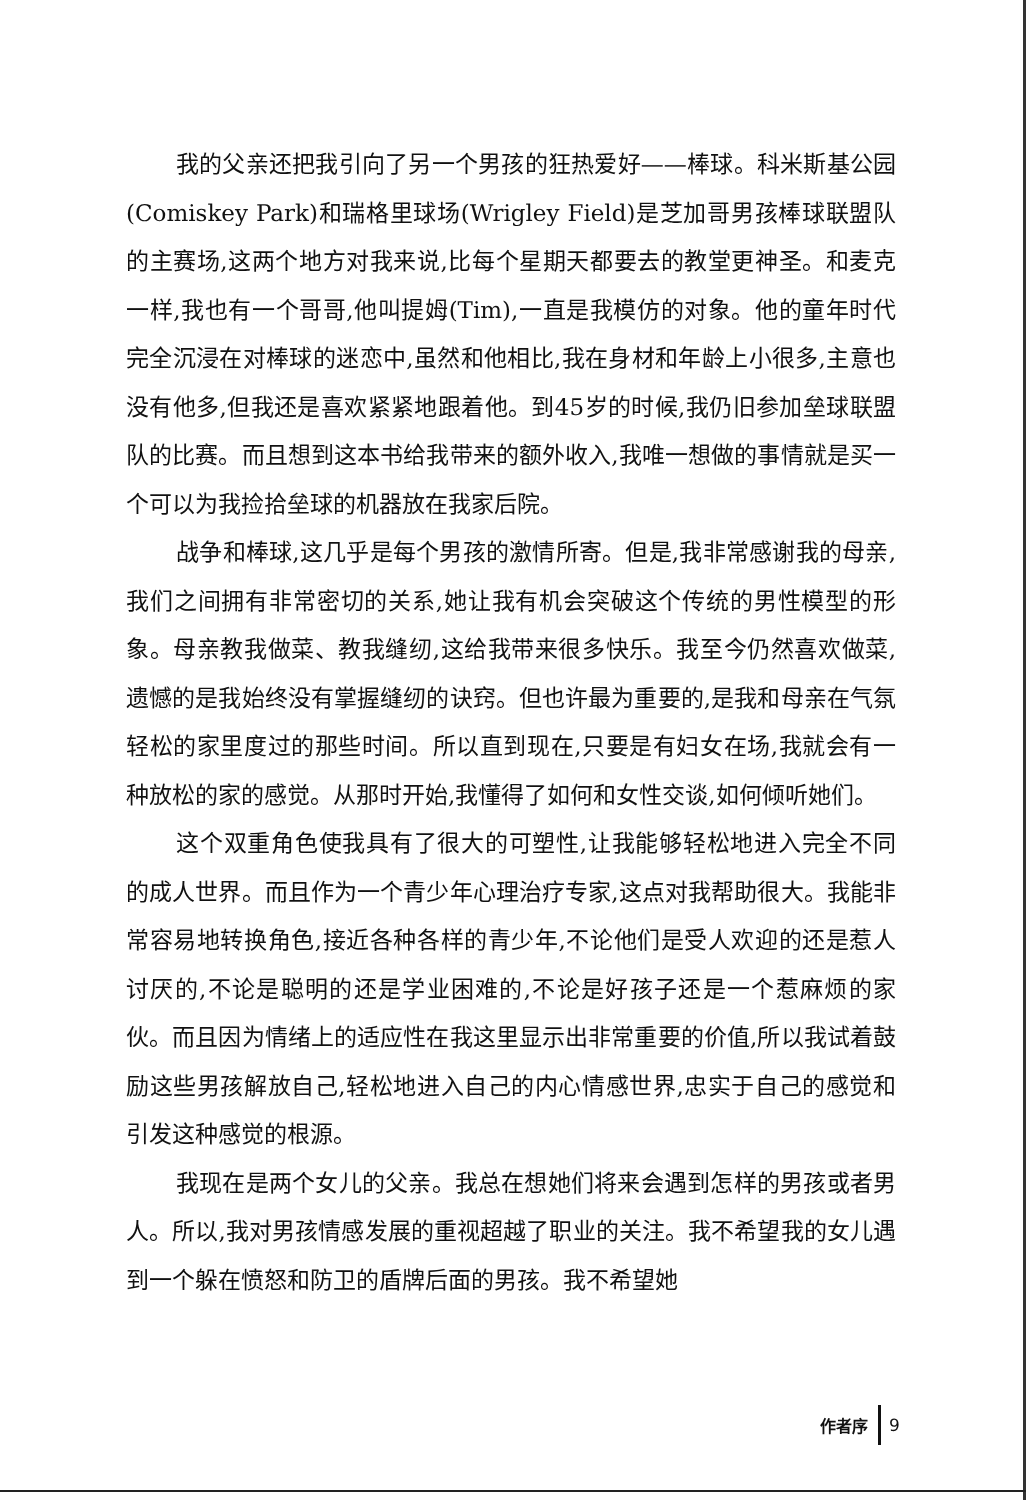我的父亲还把我引向了另一个男孩的狂热爱好——棒球。科米斯基公园(Comiskey Park)和瑞格里球场(Wrigley Field)是芝加哥男孩棒球联盟队的主赛场,这两个地方对我来说,比每个星期天都要去的教堂更神圣。和麦克一样,我也有一个哥哥,他叫提姆(Tim),一直是我模仿的对象。他的童年时代完全沉浸在对棒球的迷恋中,虽然和他相比,我在身材和年龄上小很多,主意也没有他多,但我还是喜欢紧紧地跟着他。到45岁的时候,我仍旧参加垒球联盟队的比赛。而且想到这本书给我带来的额外收入,我唯一想做的事情就是买一个可以为我捡拾垒球的机器放在我家后院。
战争和棒球,这几乎是每个男孩的激情所寄。但是,我非常感谢我的母亲,我们之间拥有非常密切的关系,她让我有机会突破这个传统的男性模型的形象。母亲教我做菜、教我缝纫,这给我带来很多快乐。我至今仍然喜欢做菜,遗憾的是我始终没有掌握缝纫的诀窍。但也许最为重要的,是我和母亲在气氛轻松的家里度过的那些时间。所以直到现在,只要是有妇女在场,我就会有一种放松的家的感觉。从那时开始,我懂得了如何和女性交谈,如何倾听她们。
这个双重角色使我具有了很大的可塑性,让我能够轻松地进入完全不同的成人世界。而且作为一个青少年心理治疗专家,这点对我帮助很大。我能非常容易地转换角色,接近各种各样的青少年,不论他们是受人欢迎的还是惹人讨厌的,不论是聪明的还是学业困难的,不论是好孩子还是一个惹麻烦的家伙。而且因为情绪上的适应性在我这里显示出非常重要的价值,所以我试着鼓励这些男孩解放自己,轻松地进入自己的内心情感世界,忠实于自己的感觉和引发这种感觉的根源。
我现在是两个女儿的父亲。我总在想她们将来会遇到怎样的男孩或者男人。所以,我对男孩情感发展的重视超越了职业的关注。我不希望我的女儿遇到一个躲在愤怒和防卫的盾牌后面的男孩。我不希望她
作者序 9